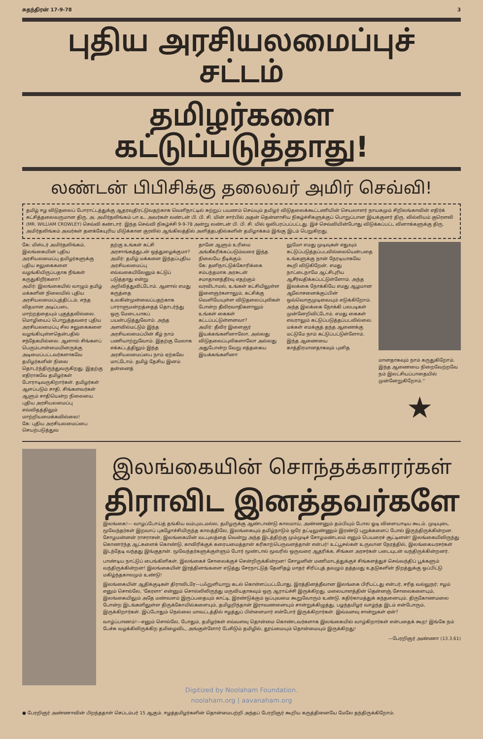சுதந்திரன் 17-9-78 3
புதிய அரசியலமைப்புச் சட்டம்
தமிழர்களை கட்டுப்படுத்தாது!
லண்டன் பிபிசிக்கு தலைவர் அமிர் செவ்வி!
தமிழ் ஈழ விடுதலைப் போராட்டத்துக்கு ஆதரவுதிரட்டுவதற்காக வெளிநாட்டில் சுற்றுப் பயணம் செய்யும் தமிழர் விடுதலைக்கூட்டணியின் செயலாளர் நாயகமும் சிறிலங்காவின் எதிர்க் கட்சித்தலைவருமான திரு. அ. அமிர்தலிங்கம் பா.உ. அவர்கள் லண்டன் பி. பி. சி. யின் சார்பில் அதன் தென்னாசிய நிகழ்ச்சிகளுக்குப் பொறுப்பான இயக்குனர் திரு. வில்லியம் குரௌலி (MR. WILLIAM CROWLEY) செவ்வி கண்டார். இந்த செவ்வி நிகழ்ச்சி 9-9-78 அன்று லண்டன் பி. பி. சி. யில் ஒலிபரப்பப்பட்டது. இச் செவ்வியின்போது விடுக்கப்பட்ட வினாக்களுக்கு திரு. அமிர்தலிங்கம் அவர்கள் தனக்கேயுரிய மிடுக்கான குரலில் ஆங்கிலத்தில் அளித்தபதில்களின் தமிழாக்கம் இங்கு இடம் பெறுகிறது.
கே: மிஸ்டர் அமிர்தலிங்கம், இலங்கையின் புதிய அரசியலமைப்பு தமிழர்களுக்கு புதிய சலுகைகளை வழங்கியிருப்பதாக நீங்கள் கருதுகிறீர்களா?
அமிர்: இலங்கையில் வாழும் தமிழ் மக்களின் நிலையில் புதிய அரசியலமைப்புத்திட்டம், எந்த விதமான அடிப்படை மாற்றத்தையும் புகுத்தவில்லை. மொழியைப் பொறுத்தவரை புதிய அரசியலமைப்பு சில சலுகைகளை வழங்கியுள்ளதென்பதில் சந்தேகமில்லை. ஆனால் சிங்களப் பெரும்பான்மையினருக்கு அடிமைப்பட்டவர்களாகவே தமிழர்களின் நிலை தொடர்ந்திருந்துவருகிறது. இதற்கு எதிராகவே தமிழர்கள் போராடிவருகிறார்கள். தமிழர்கள் ஆளப்படும் சாதி, சிங்களவர்கள் ஆளும் சாதியென்ற நிலையை புதிய அரசியலமைப்பு எவ்விதத்திலும் மாற்றியமைக்கவில்லை!
கே: புதிய அரசியலமைப்பை செயற்படுத்துவ
தற்கு உங்கள் கட்சி அரசாங்கத்துடன் ஒத்துழைக்குமா?
அமிர்: தமிழ் மக்களை இந்தப்புதிய அரசியலமைப்பு எவ்வகையிலேனும் கட்டுப் படுத்தாது என்று அறிவித்துவிட்டோம். ஆனால் எமது கருத்தை உலகின்முன்வைப்பதற்காக பாராளுமன்றத்தைத் தொடர்ந்து ஒரு மேடையாகப் பயன்படுத்துவோம். அந்த அளவில்மட்டும் இந்த அரசியலமைப்பின் கீழ் நாம் பணியாற்றுவோம். இதற்கு மேலாக எக்கட்டத்திலும் இந்த அரசியலமைப்பை நாம் ஏற்கவே மாட்டோம். தமிழ் தேசிய இனம் தன்னைத்
தானே ஆளும் உரிமை அங்கீகரிக்கப்படும்வரை இந்த நிலையே நீடிக்கும்.
கே: தனிநாட்டுக்கோரிக்கை சம்பந்தமாக அரசுடன் சமாதானத்தீர்வு எதற்கும் வரவிடாமல், உங்கள் கட்சியிலுள்ள இளைஞர்களாலும், கட்சிக்கு வெளியேயுள்ள விடுதலைப்புலிகள் போன்ற தீவிரவாதிகளாலும் உங்கள் கைகள் கட்டப்பட்டுள்ளனவா?
அமிர்: தீவிர இளைஞர் இயக்கங்களினாலோ, அல்லது விடுதலைப்புலிகளாலோ அல்லது அதுபோன்ற வேறு எத்தகைய இயக்கங்களினா
லுமோ எமது முடிவுகள் எதுவும் கட்டுப்படுத்தப்படவில்லையென்பதை உங்களுக்கு நான் நேரடியாகவே கூறி விடுகிறேன். எமது நாட்டைநாமே ஆட்சிபுரிய ஆசீர்வதிக்கப்பட்டுள்ளோம். அந்த இலக்கை நோக்கியே எமது ஆழமான ஆலோசனைக்குப்பின் ஒவ்வொருமுடிவையும் எடுக்கிறோம். அந்த இலக்கை நோக்கி பலபடிகள் முன்னேறிவிட்டோம். எமது கைகள் எவராலும் கட்டுப்படுத்தப்படவில்லை. மக்கள் எமக்குத் தந்த ஆணைக்கு மட்டுமே நாம் கட்டுப்பட்டுள்ளோம். இந்த ஆணையை காத்திரமானதாகவும் புனித
மானதாகவும் நாம் கருதுகிறோம். இந்த ஆணையை நிறைவேற்றவே நம் இலட்சியப்பாதையில் முன்னேறுகிறோம்.''
★
இலங்கையின் சொந்தக்காரர்கள்
திராவிட இனத்தவர்களே
இலங்கை!— வாழப்போய்த் தங்கிய வம்புமடமல்ல, தமிழருக்கு ஆண்டாண்டு காலமாய், அண்ணனும் தம்பியும் போல ஓடி விளையாடிய கூடம். முடியுடை மூவேந்தர்கள் இறவாப் புகழோச்சியிருந்த காலத்திலே, இலங்கையும் தமிழ்நாடும் ஒரே தட்டிலுண்ணும் இரண்டு புறுக்களைப் போல் இருந்திருக்கின்றன. சோழமன்னன் ராசராசன், இலங்கையின் வடபுலத்தை வென்று அந்த இடத்திற்கு மும்முடிச் சோழமண்டலம் எனும் பெயரைச் சூட்டினன்! இலங்கையிலிருந்து கொணர்ந்த ஆட்களைக் கொண்டு, காவிரிக்குக் கரையமைத்தான் கரிகாற்பெருவளத்தான் என்பர்! உட்பூசல்கள் உருவான நேரத்தில், இலங்கையரசர்கள் இடந்தேடி வந்தது இங்குதான். மூவேந்தர்களுக்குள்ளும் போர் மூண்டால் மூவரில் ஒருவரை ஆதரிக்க, சிங்கள அரசர்கள் படையுடன் வந்திருக்கின்றனர்.
பாண்டிய நாட்டுப் பைங்கிளிகள், இலங்கைச் சோலைக்குச் சென்றிருக்கின்றன! சோழனின் மணிமாடத்துக்குச் சிங்களத்துச் செவ்வந்திப் பூக்களும் வந்திருக்கின்றன! இலங்கையின் இரத்தினங்களை எடுத்து சேரநாட்டுத் தேனிதழ் மாதர் சிரிப்புத் தவழும் தத்தமது உதடுகளின் நிறத்துக்கு ஒப்பிட்டு மகிழ்ந்தகாலமும் உண்டு!
இலங்கையின் ஆதிக்குடிகள் திராவிடரே—பஃறுளியாறு கடல் கொள்ளப்பட்டபோது, இரத்தினத்தீவான இலங்கை பிரிபட்டது என்பர், சரித வல்லுநர்; ஈழம் எனும் சொல்லே, 'கேரளா' என்னும் சொல்லிலிருந்து மருவியதாகவும் ஒரு ஆராய்ச்சி இருக்கிறது. மலையாளத்தின் தென்னஞ் சோலைகளையும், இலங்கையிலும் அதே மண்வளம் இருப்பதையும் காட்டி, இரண்டுக்கும் ஒப்புவமை கூறுவோரும் உண்டு. கதிர்காமத்துக் கந்தனையும், திருகோணமலை போன்ற இடங்களிலுள்ள திருக்கோயில்களையும், தமிழறிந்தான் இராவணனையும் சான்றுக்கிழுத்து, பழந்தமிழர் வாழ்ந்த இடம் என்போரும், இருக்கிறார்கள். இப்போதும் நெல்லை மாவட்டத்தில் ஈழத்துப் பிள்ளைமார் என்போர் இருக்கிறார்கள். இவ்வளவு சான்றுகள் ஏன்?
வாழ்ப்பாணம்!—எனும் சொல்லே, போதும், தமிழர்கள் எவ்வளவு தொன்மை கொண்டவர்களாக இலங்கையில் வாழ்கிறார்கள் என்பதைக் கூற! இங்கே நம் பேச்சு வழக்கிலிருக்கிற தமிழைவிட, அங்குள்ளோர் பேசிடும் தமிழில், தூய்மையும் தொன்மையும் இருக்கிறது!
—பேரறிஞர் அண்ணா (13.3.61)
Digitized by Noolaham Foundation.
noolaham.org | aavanaham.org
● பேரறிஞர் அண்ணாவின் பிறந்ததாள் செப்டம்பர் 15 ஆகும். ஈழத்தமிழர்களின் தொன்மைபற்றி அந்தப் பேரறிஞர் கூறிய கருத்தினையே மேலே தந்திருக்கிறோம்.